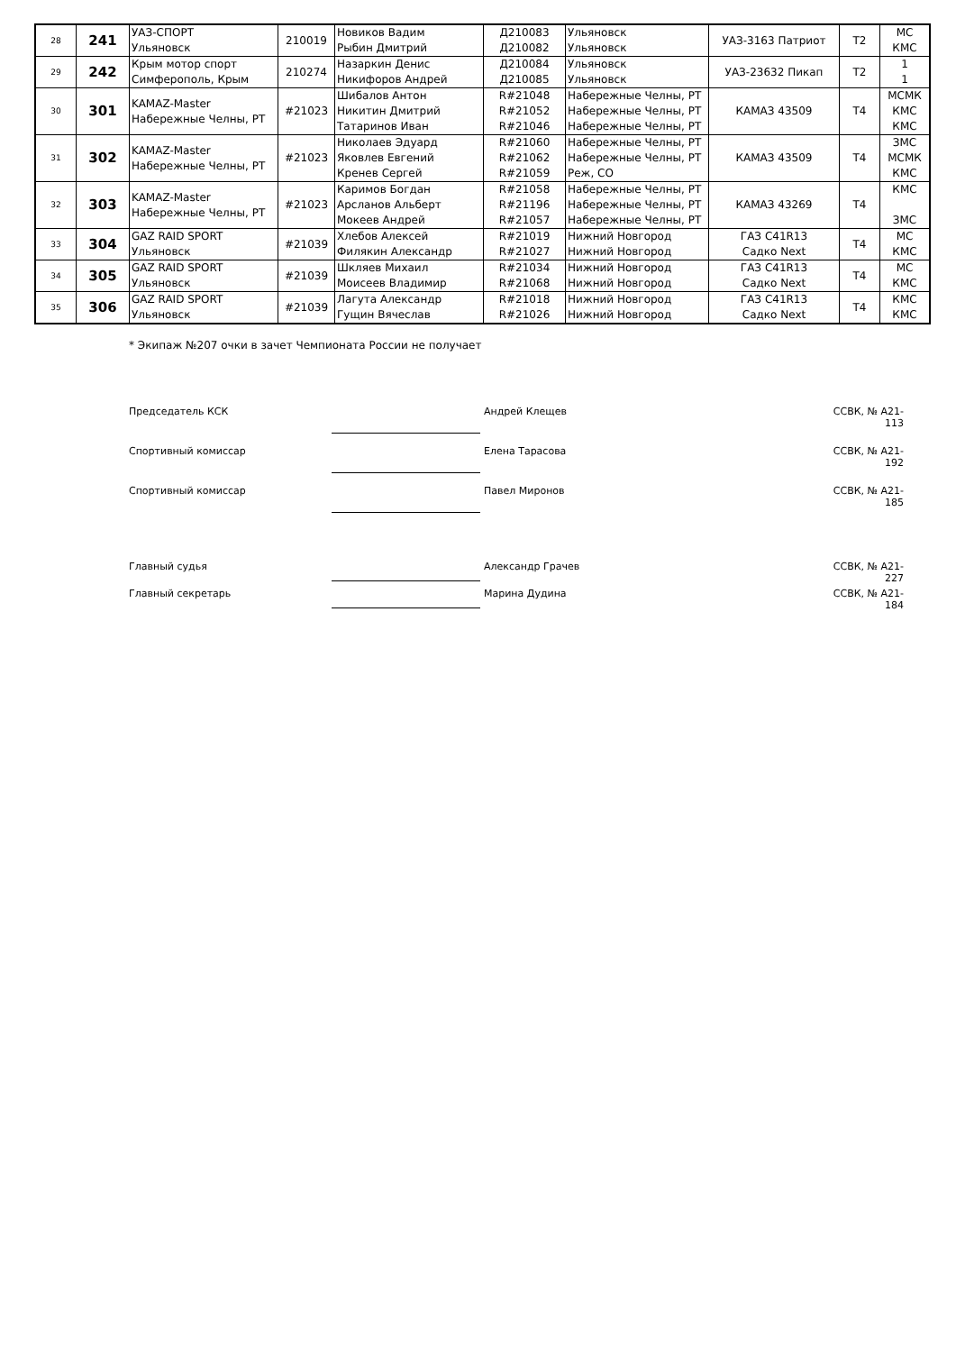| 28 | 241 | УАЗ-СПОРТ Ульяновск | 210019 | Новиков Вадим Рыбин Дмитрий | Д210083 Д210082 | Ульяновск Ульяновск | УАЗ-3163 Патриот | T2 | МС КМС |
| 29 | 242 | Крым мотор спорт Симферополь, Крым | 210274 | Назаркин Денис Никифоров Андрей | Д210084 Д210085 | Ульяновск Ульяновск | УАЗ-23632 Пикап | T2 | 1 1 |
| 30 | 301 | KAMAZ-Master Набережные Челны, РТ | #21023 | Шибалов Антон Никитин Дмитрий Татаринов Иван | R#21048 R#21052 R#21046 | Набережные Челны, РТ Набережные Челны, РТ Набережные Челны, РТ | КАМАЗ 43509 | T4 | МСМК КМС КМС |
| 31 | 302 | KAMAZ-Master Набережные Челны, РТ | #21023 | Николаев Эдуард Яковлев Евгений Кренев Сергей | R#21060 R#21062 R#21059 | Набережные Челны, РТ Набережные Челны, РТ Реж, СО | КАМАЗ 43509 | T4 | ЗМС МСМК КМС |
| 32 | 303 | KAMAZ-Master Набережные Челны, РТ | #21023 | Каримов Богдан Арсланов Альберт Мокеев Андрей | R#21058 R#21196 R#21057 | Набережные Челны, РТ Набережные Челны, РТ Набережные Челны, РТ | КАМАЗ 43269 | T4 | КМС ЗМС |
| 33 | 304 | GAZ RAID SPORT Ульяновск | #21039 | Хлебов Алексей Филякин Александр | R#21019 R#21027 | Нижний Новгород Нижний Новгород | ГАЗ С41R13 Садко Next | T4 | МС КМС |
| 34 | 305 | GAZ RAID SPORT Ульяновск | #21039 | Шкляев Михаил Моисеев Владимир | R#21034 R#21068 | Нижний Новгород Нижний Новгород | ГАЗ С41R13 Садко Next | T4 | МС КМС |
| 35 | 306 | GAZ RAID SPORT Ульяновск | #21039 | Лагута Александр Гущин Вячеслав | R#21018 R#21026 | Нижний Новгород Нижний Новгород | ГАЗ С41R13 Садко Next | T4 | КМС КМС |
* Экипаж №207 очки в зачет Чемпионата России не получает
Председатель КСК Андрей Клещев ССВК, № А21-113
Спортивный комиссар Елена Тарасова ССВК, № А21-192
Спортивный комиссар Павел Миронов ССВК, № А21-185
Главный судья Александр Грачев ССВК, № А21-227
Главный секретарь Марина Дудина ССВК, № А21-184